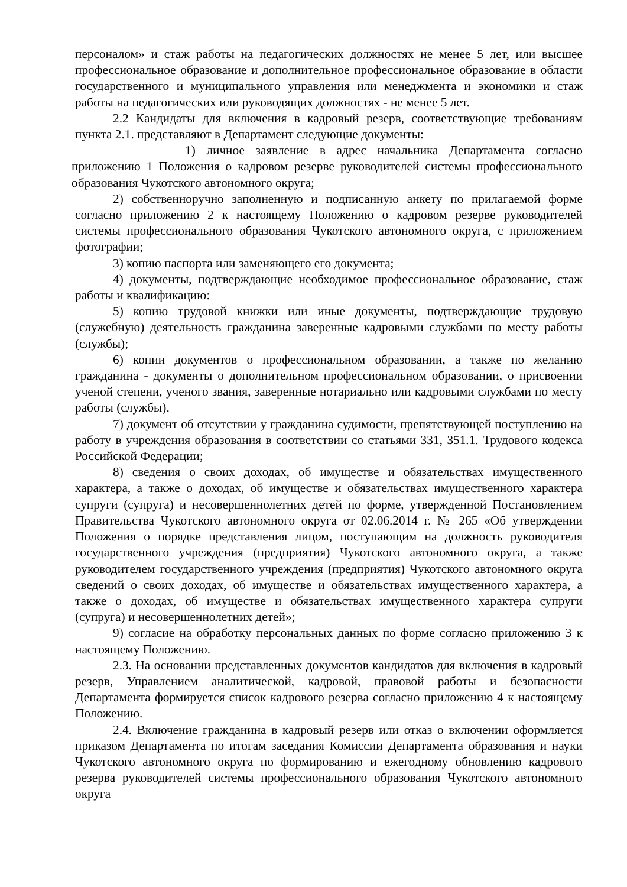персоналом» и стаж работы на педагогических должностях не менее 5 лет, или высшее профессиональное образование и дополнительное профессиональное образование в области государственного и муниципального управления или менеджмента и экономики и стаж работы на педагогических или руководящих должностях - не менее 5 лет.
2.2 Кандидаты для включения в кадровый резерв, соответствующие требованиям пункта 2.1. представляют в Департамент следующие документы:
1) личное заявление в адрес начальника Департамента согласно приложению 1 Положения о кадровом резерве руководителей системы профессионального образования Чукотского автономного округа;
2) собственноручно заполненную и подписанную анкету по прилагаемой форме согласно приложению 2 к настоящему Положению о кадровом резерве руководителей системы профессионального образования Чукотского автономного округа, с приложением фотографии;
3) копию паспорта или заменяющего его документа;
4) документы, подтверждающие необходимое профессиональное образование, стаж работы и квалификацию:
5) копию трудовой книжки или иные документы, подтверждающие трудовую (служебную) деятельность гражданина заверенные кадровыми службами по месту работы (службы);
6) копии документов о профессиональном образовании, а также по желанию гражданина - документы о дополнительном профессиональном образовании, о присвоении ученой степени, ученого звания, заверенные нотариально или кадровыми службами по месту работы (службы).
7) документ об отсутствии у гражданина судимости, препятствующей поступлению на работу в учреждения образования в соответствии со статьями 331, 351.1. Трудового кодекса Российской Федерации;
8) сведения о своих доходах, об имуществе и обязательствах имущественного характера, а также о доходах, об имуществе и обязательствах имущественного характера супруги (супруга) и несовершеннолетних детей по форме, утвержденной Постановлением Правительства Чукотского автономного округа от 02.06.2014 г. № 265 «Об утверждении Положения о порядке представления лицом, поступающим на должность руководителя государственного учреждения (предприятия) Чукотского автономного округа, а также руководителем государственного учреждения (предприятия) Чукотского автономного округа сведений о своих доходах, об имуществе и обязательствах имущественного характера, а также о доходах, об имуществе и обязательствах имущественного характера супруги (супруга) и несовершеннолетних детей»;
9) согласие на обработку персональных данных по форме согласно приложению 3 к настоящему Положению.
2.3. На основании представленных документов кандидатов для включения в кадровый резерв, Управлением аналитической, кадровой, правовой работы и безопасности Департамента формируется список кадрового резерва согласно приложению 4 к настоящему Положению.
2.4. Включение гражданина в кадровый резерв или отказ о включении оформляется приказом Департамента по итогам заседания Комиссии Департамента образования и науки Чукотского автономного округа по формированию и ежегодному обновлению кадрового резерва руководителей системы профессионального образования Чукотского автономного округа